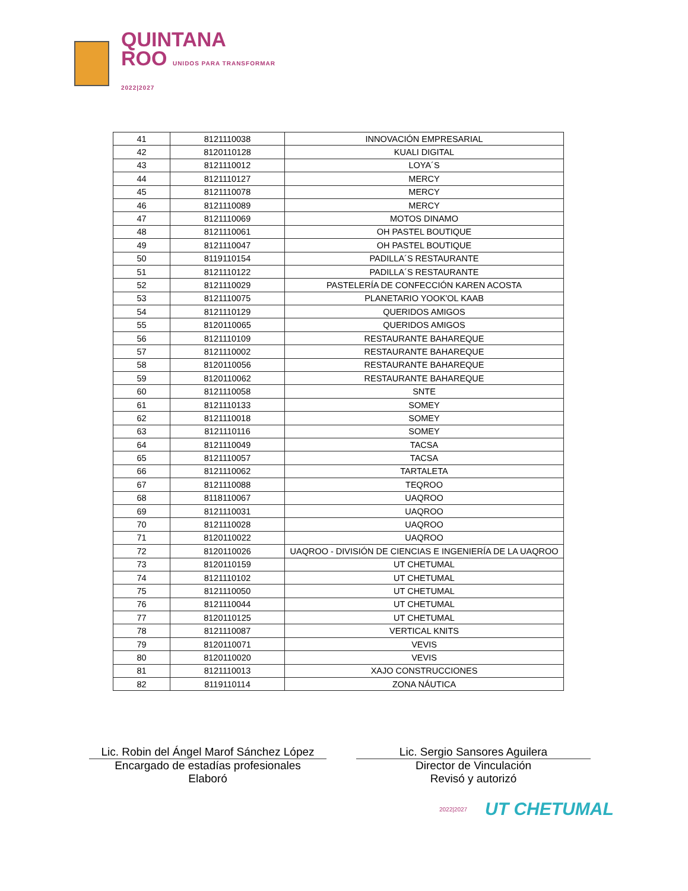QUINTANA
ROO UNIDOS PARA TRANSFORMAR
2022|2027
| 41 | 8121110038 | INNOVACIÓN EMPRESARIAL |
| 42 | 8120110128 | KUALI DIGITAL |
| 43 | 8121110012 | LOYA´S |
| 44 | 8121110127 | MERCY |
| 45 | 8121110078 | MERCY |
| 46 | 8121110089 | MERCY |
| 47 | 8121110069 | MOTOS DINAMO |
| 48 | 8121110061 | OH PASTEL BOUTIQUE |
| 49 | 8121110047 | OH PASTEL BOUTIQUE |
| 50 | 8119110154 | PADILLA´S RESTAURANTE |
| 51 | 8121110122 | PADILLA´S RESTAURANTE |
| 52 | 8121110029 | PASTELERÍA DE CONFECCIÓN KAREN ACOSTA |
| 53 | 8121110075 | PLANETARIO YOOK'OL KAAB |
| 54 | 8121110129 | QUERIDOS AMIGOS |
| 55 | 8120110065 | QUERIDOS AMIGOS |
| 56 | 8121110109 | RESTAURANTE BAHAREQUE |
| 57 | 8121110002 | RESTAURANTE BAHAREQUE |
| 58 | 8120110056 | RESTAURANTE BAHAREQUE |
| 59 | 8120110062 | RESTAURANTE BAHAREQUE |
| 60 | 8121110058 | SNTE |
| 61 | 8121110133 | SOMEY |
| 62 | 8121110018 | SOMEY |
| 63 | 8121110116 | SOMEY |
| 64 | 8121110049 | TACSA |
| 65 | 8121110057 | TACSA |
| 66 | 8121110062 | TARTALETA |
| 67 | 8121110088 | TEQROO |
| 68 | 8118110067 | UAQROO |
| 69 | 8121110031 | UAQROO |
| 70 | 8121110028 | UAQROO |
| 71 | 8120110022 | UAQROO |
| 72 | 8120110026 | UAQROO - DIVISIÓN DE CIENCIAS E INGENIERÍA DE LA UAQROO |
| 73 | 8120110159 | UT CHETUMAL |
| 74 | 8121110102 | UT CHETUMAL |
| 75 | 8121110050 | UT CHETUMAL |
| 76 | 8121110044 | UT CHETUMAL |
| 77 | 8120110125 | UT CHETUMAL |
| 78 | 8121110087 | VERTICAL KNITS |
| 79 | 8120110071 | VEVIS |
| 80 | 8120110020 | VEVIS |
| 81 | 8121110013 | XAJO CONSTRUCCIONES |
| 82 | 8119110114 | ZONA NÁUTICA |
Lic. Robin del Ángel Marof Sánchez López
Encargado de estadías profesionales
Elaboró
Lic. Sergio Sansores Aguilera
Director de Vinculación
Revisó y autorizó
2022|2027
UT CHETUMAL